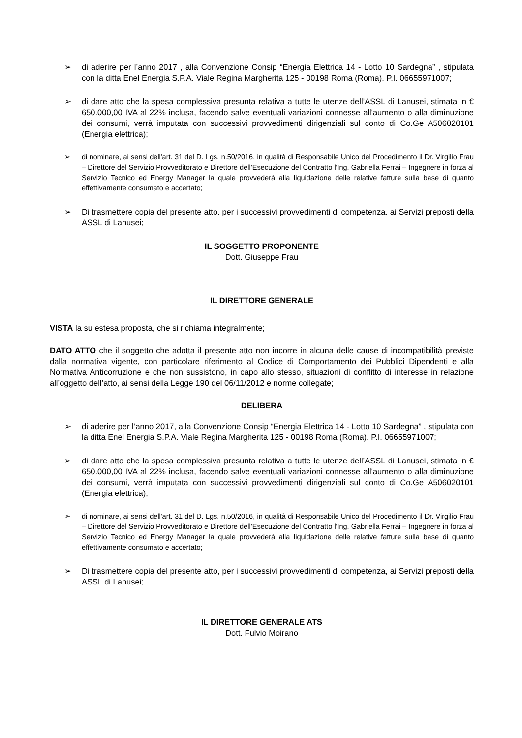➢ di aderire per l’anno 2017 , alla Convenzione Consip “Energia Elettrica 14 - Lotto 10 Sardegna” , stipulata con la ditta Enel Energia S.P.A. Viale Regina Margherita 125 - 00198 Roma (Roma). P.I. 06655971007;
➢ di dare atto che la spesa complessiva presunta relativa a tutte le utenze dell’ASSL di Lanusei, stimata in € 650.000,00 IVA al 22% inclusa, facendo salve eventuali variazioni connesse all'aumento o alla diminuzione dei consumi, verrà imputata con successivi provvedimenti dirigenziali sul conto di Co.Ge A506020101 (Energia elettrica);
➢ di nominare, ai sensi dell'art. 31 del D. Lgs. n.50/2016, in qualità di Responsabile Unico del Procedimento il Dr. Virgilio Frau – Direttore del Servizio Provveditorato e Direttore dell’Esecuzione del Contratto l'Ing. Gabriella Ferrai – Ingegnere in forza al Servizio Tecnico ed Energy Manager la quale provvederà alla liquidazione delle relative fatture sulla base di quanto effettivamente consumato e accertato;
➢ Di trasmettere copia del presente atto, per i successivi provvedimenti di competenza, ai Servizi preposti della ASSL di Lanusei;
IL SOGGETTO PROPONENTE
Dott. Giuseppe Frau
IL DIRETTORE GENERALE
VISTA la su estesa proposta, che si richiama integralmente;
DATO ATTO che il soggetto che adotta il presente atto non incorre in alcuna delle cause di incompatibilità previste dalla normativa vigente, con particolare riferimento al Codice di Comportamento dei Pubblici Dipendenti e alla Normativa Anticorruzione e che non sussistono, in capo allo stesso, situazioni di conflitto di interesse in relazione all’oggetto dell’atto, ai sensi della Legge 190 del 06/11/2012 e norme collegate;
DELIBERA
➢ di aderire per l’anno 2017, alla Convenzione Consip “Energia Elettrica 14 - Lotto 10 Sardegna” , stipulata con la ditta Enel Energia S.P.A. Viale Regina Margherita 125 - 00198 Roma (Roma). P.I. 06655971007;
➢ di dare atto che la spesa complessiva presunta relativa a tutte le utenze dell’ASSL di Lanusei, stimata in € 650.000,00 IVA al 22% inclusa, facendo salve eventuali variazioni connesse all'aumento o alla diminuzione dei consumi, verrà imputata con successivi provvedimenti dirigenziali sul conto di Co.Ge A506020101 (Energia elettrica);
➢ di nominare, ai sensi dell'art. 31 del D. Lgs. n.50/2016, in qualità di Responsabile Unico del Procedimento il Dr. Virgilio Frau – Direttore del Servizio Provveditorato e Direttore dell’Esecuzione del Contratto l'Ing. Gabriella Ferrai – Ingegnere in forza al Servizio Tecnico ed Energy Manager la quale provvederà alla liquidazione delle relative fatture sulla base di quanto effettivamente consumato e accertato;
➢ Di trasmettere copia del presente atto, per i successivi provvedimenti di competenza, ai Servizi preposti della ASSL di Lanusei;
IL DIRETTORE GENERALE ATS
Dott. Fulvio Moirano